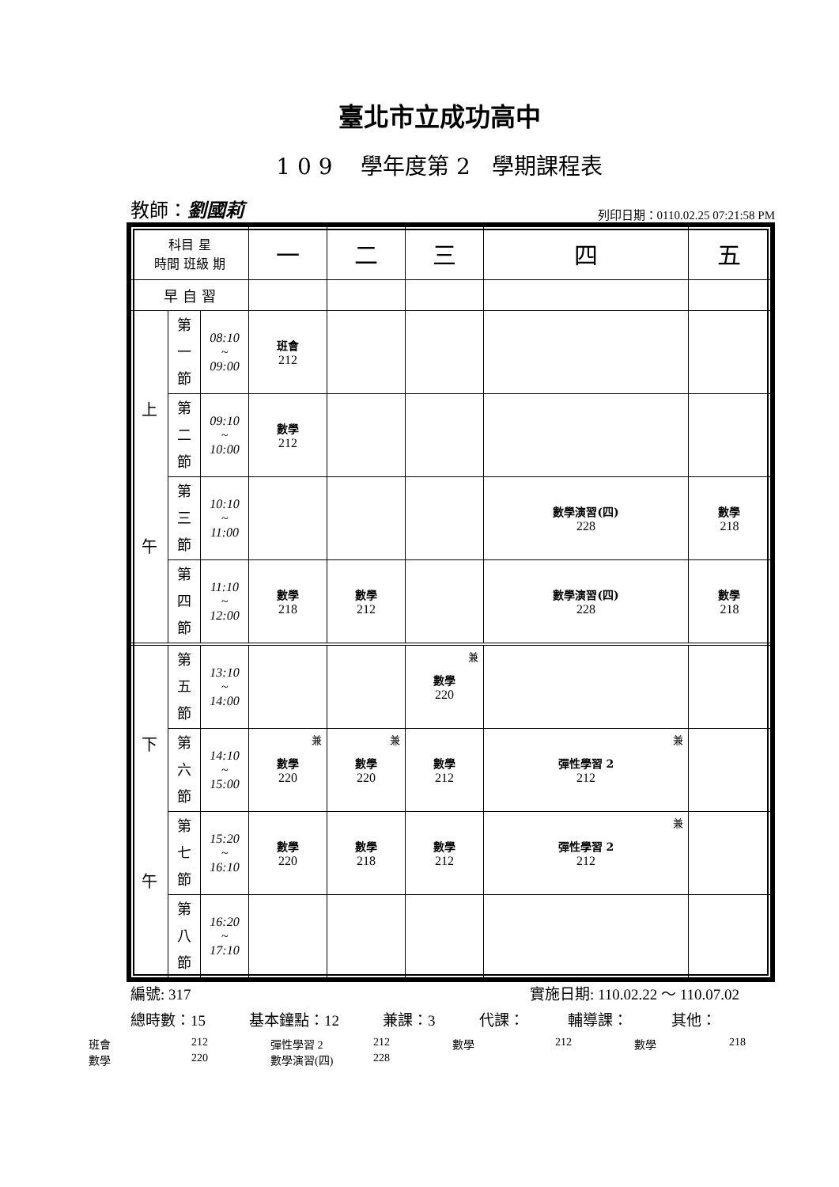臺北市立成功高中
1 0 9 學年度第 2 學期課程表
教師：劉國莉 列印日期：0110.02.25 07:21:58 PM
| 科目 星 時間 班級 期 | | | 一 | 二 | 三 | 四 | 五 |
| 早 自 習 | | | | | | | |
| 上 午 | 第 一 節 | 08:10 ~ 09:00 | 班會 212 | | | | |
| | 第 二 節 | 09:10 ~ 10:00 | 數學 212 | | | | |
| | 第 三 節 | 10:10 ~ 11:00 | | | | 數學演習(四) 228 | 數學 218 |
| | 第 四 節 | 11:10 ~ 12:00 | 數學 218 | 數學 212 | | 數學演習(四) 228 | 數學 218 |
| 下 午 | 第 五 節 | 13:10 ~ 14:00 | | | 兼 數學 220 | | |
| | 第 六 節 | 14:10 ~ 15:00 | 兼 數學 220 | 兼 數學 220 | 數學 212 | 兼 彈性學習 2 212 | |
| | 第 七 節 | 15:20 ~ 16:10 | 數學 220 | 數學 218 | 數學 212 | 兼 彈性學習 2 212 | |
| | 第 八 節 | 16:20 ~ 17:10 | | | | | |
編號: 317 實施日期: 110.02.22 ～ 110.07.02
總時數：15 基本鐘點：12 兼課：3 代課： 輔導課： 其他：
班會 212 彈性學習 2 212 數學 212 數學 218 數學 220 數學演習(四) 228